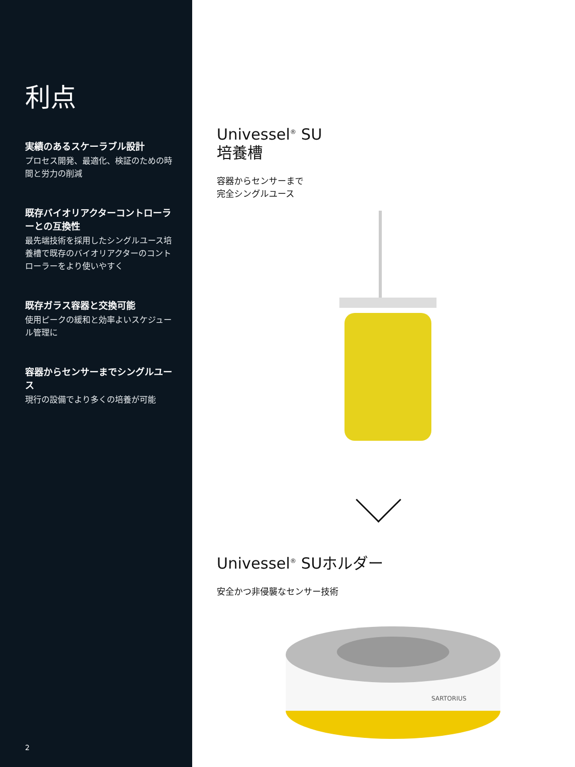利点
実績のあるスケーラブル設計
プロセス開発、最適化、検証のための時間と労力の削減
既存バイオリアクターコントローラーとの互換性
最先端技術を採用したシングルユース培養槽で既存のバイオリアクターのコントローラーをより使いやすく
既存ガラス容器と交換可能
使用ピークの緩和と効率よいスケジュール管理に
容器からセンサーまでシングルユース
現行の設備でより多くの培養が可能
2
Univessel<sup>®</sup> SU
培養槽
容器からセンサーまで
完全シングルユース
Univessel<sup>®</sup> SUホルダー
安全かつ非侵襲なセンサー技術
SARTORIUS